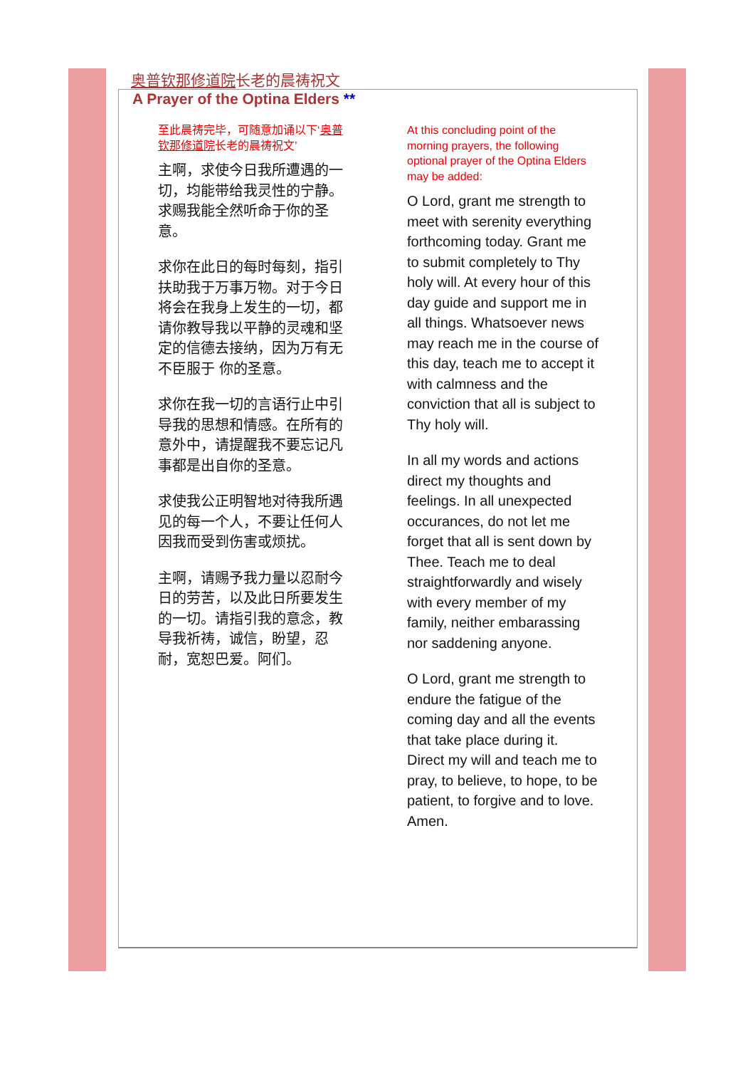奥普钦那修道院长老的晨祷祝文
A Prayer of the Optina Elders **
至此晨祷完毕，可随意加诵以下‘奥普钦那修道院长老的晨祷祝文’
主啊，求使今日我所遭遇的一切，均能带给我灵性的宁静。求赐我能全然听命于你的圣意。
求你在此日的每时每刻，指引扶助我于万事万物。对于今日将会在我身上发生的一切，都请你教导我以平静的灵魂和坚定的信德去接纳，因为万有无不臣服于 你的圣意。
求你在我一切的言语行止中引导我的思想和情感。在所有的意外中，请提醒我不要忘记凡事都是出自你的圣意。
求使我公正明智地对待我所遇见的每一个人，不要让任何人因我而受到伤害或烦扰。
主啊，请赐予我力量以忍耐今日的劳苦，以及此日所要发生的一切。请指引我的意念，教导我祈祷，诚信，盼望，忍耐，宽恕巴爱。阿们。
At this concluding point of the morning prayers, the following optional prayer of the Optina Elders may be added:
O Lord, grant me strength to meet with serenity everything forthcoming today. Grant me to submit completely to Thy holy will. At every hour of this day guide and support me in all things. Whatsoever news may reach me in the course of this day, teach me to accept it with calmness and the conviction that all is subject to Thy holy will.
In all my words and actions direct my thoughts and feelings. In all unexpected occurances, do not let me forget that all is sent down by Thee. Teach me to deal straightforwardly and wisely with every member of my family, neither embarassing nor saddening anyone.
O Lord, grant me strength to endure the fatigue of the coming day and all the events that take place during it. Direct my will and teach me to pray, to believe, to hope, to be patient, to forgive and to love. Amen.